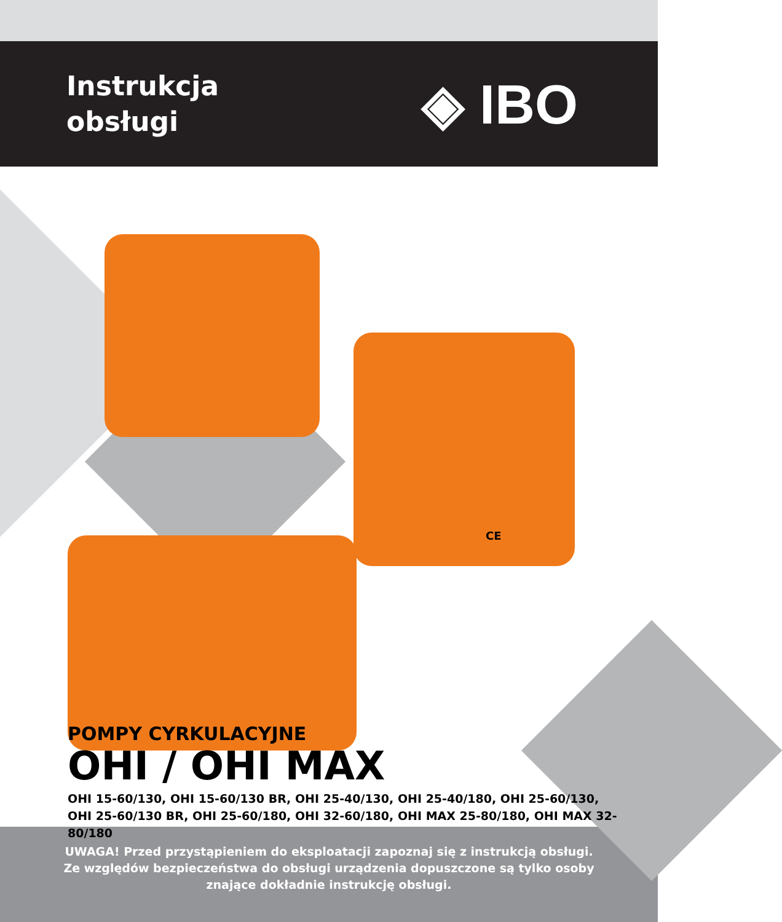Instrukcja
obsługi
◈ IBO
CE
POMPY CYRKULACYJNE
OHI / OHI MAX
OHI 15-60/130, OHI 15-60/130 BR, OHI 25-40/130, OHI 25-40/180, OHI 25-60/130,
OHI 25-60/130 BR, OHI 25-60/180, OHI 32-60/180, OHI MAX 25-80/180, OHI MAX 32-80/180
UWAGA! Przed przystąpieniem do eksploatacji zapoznaj się z instrukcją obsługi.
Ze względów bezpieczeństwa do obsługi urządzenia dopuszczone są tylko osoby
znające dokładnie instrukcję obsługi.